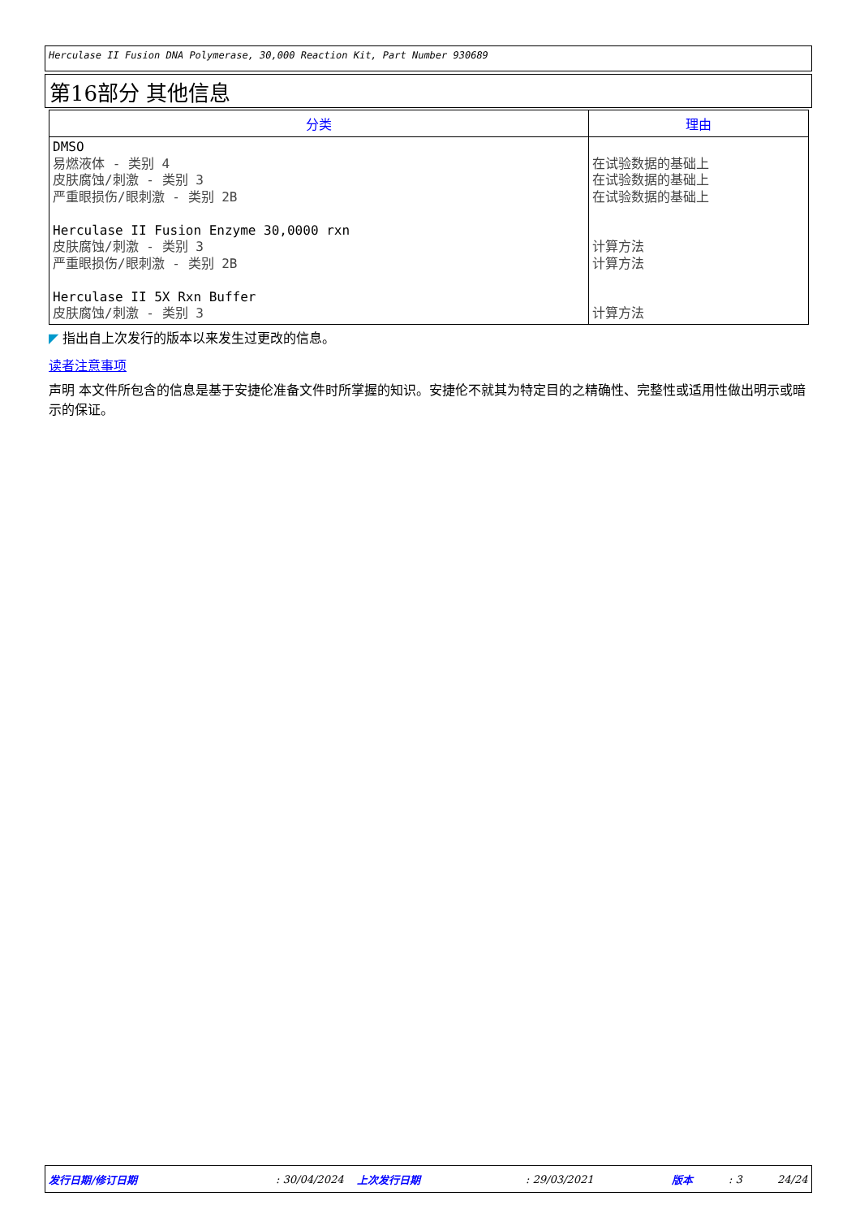Herculase II Fusion DNA Polymerase, 30,000 Reaction Kit, Part Number 930689
第16部分 其他信息
| 分类 | 理由 |
| --- | --- |
| DMSO 易燃液体 - 类别 4 皮肤腐蚀/刺激 - 类别 3 严重眼损伤/眼刺激 - 类别 2B Herculase II Fusion Enzyme 30,0000 rxn 皮肤腐蚀/刺激 - 类别 3 严重眼损伤/眼刺激 - 类别 2B Herculase II 5X Rxn Buffer 皮肤腐蚀/刺激 - 类别 3 | 在试验数据的基础上 在试验数据的基础上 在试验数据的基础上 计算方法 计算方法 计算方法 |
◤ 指出自上次发行的版本以来发生过更改的信息。
读者注意事项
声明 本文件所包含的信息是基于安捷伦准备文件时所掌握的知识。安捷伦不就其为特定目的之精确性、完整性或适用性做出明示或暗示的保证。
发行日期/修订日期: 30/04/2024 上次发行日期: 29/03/2021 版本: 3 24/24